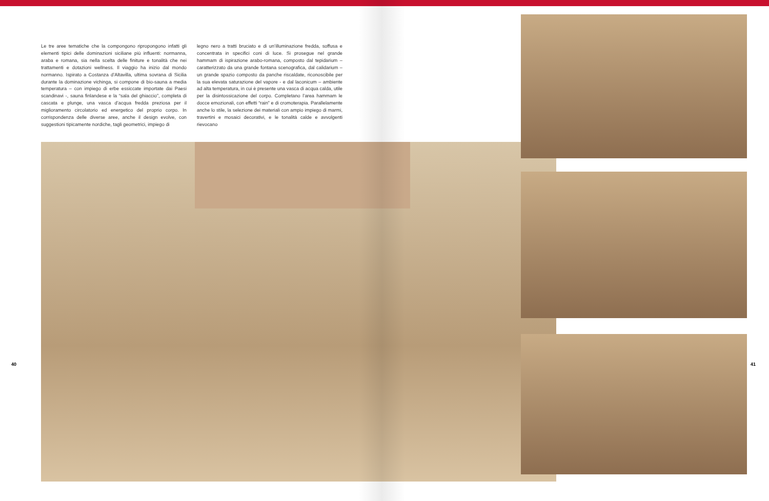Le tre aree tematiche che la compongono ripropongono infatti gli elementi tipici delle dominazioni siciliane più influenti: normanna, araba e romana, sia nella scelta delle finiture e tonalità che nei trattamenti e dotazioni wellness. Il viaggio ha inizio dal mondo normanno. Ispirato a Costanza d’Altavilla, ultima sovrana di Sicilia durante la dominazione vichinga, si compone di bio-sauna a media temperatura – con impiego di erbe essiccate importate dai Paesi scandinavi -, sauna finlandese e la “sala del ghiaccio”, completa di cascata e plunge, una vasca d’acqua fredda preziosa per il miglioramento circolatorio ed energetico del proprio corpo. In corrispondenza delle diverse aree, anche il design evolve, con suggestioni tipicamente nordiche, tagli geometrici, impiego di
legno nero a tratti bruciato e di un’illuminazione fredda, soffusa e concentrata in specifici coni di luce. Si prosegue nel grande hammam di ispirazione arabo-romana, composto dal tepidarium – caratterizzato da una grande fontana scenografica, dal calidarium – un grande spazio composto da panche riscaldate, riconoscibile per la sua elevata saturazione del vapore - e dal laconicum – ambiente ad alta temperatura, in cui è presente una vasca di acqua calda, utile per la disintossicazione del corpo. Completano l’area hammam le docce emozionali, con effetti “rain” e di cromoterapia. Parallelamente anche lo stile, la selezione dei materiali con ampio impiego di marmi, travertini e mosaici decorativi, e le tonalità calde e avvolgenti rievocano
40 41